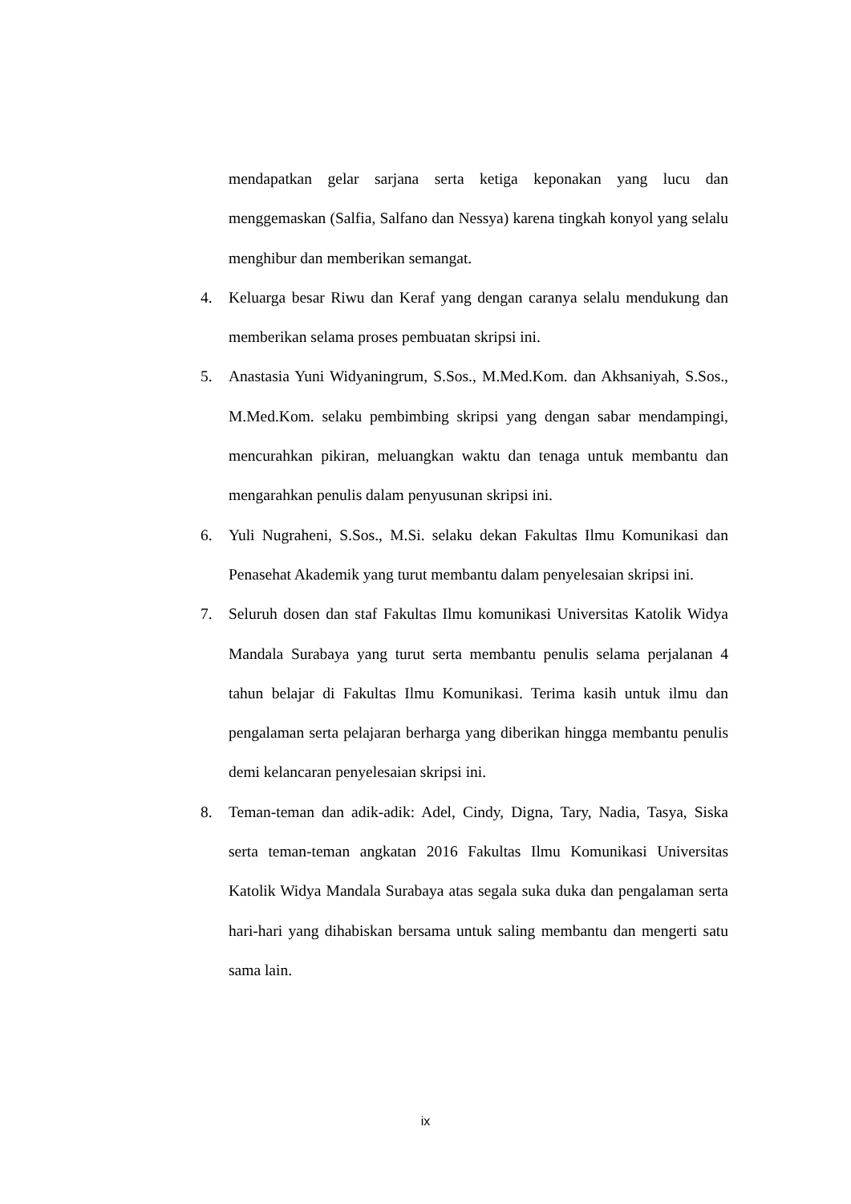mendapatkan gelar sarjana serta ketiga keponakan yang lucu dan menggemaskan (Salfia, Salfano dan Nessya) karena tingkah konyol yang selalu menghibur dan memberikan semangat.
4. Keluarga besar Riwu dan Keraf yang dengan caranya selalu mendukung dan memberikan selama proses pembuatan skripsi ini.
5. Anastasia Yuni Widyaningrum, S.Sos., M.Med.Kom. dan Akhsaniyah, S.Sos., M.Med.Kom. selaku pembimbing skripsi yang dengan sabar mendampingi, mencurahkan pikiran, meluangkan waktu dan tenaga untuk membantu dan mengarahkan penulis dalam penyusunan skripsi ini.
6. Yuli Nugraheni, S.Sos., M.Si. selaku dekan Fakultas Ilmu Komunikasi dan Penasehat Akademik yang turut membantu dalam penyelesaian skripsi ini.
7. Seluruh dosen dan staf Fakultas Ilmu komunikasi Universitas Katolik Widya Mandala Surabaya yang turut serta membantu penulis selama perjalanan 4 tahun belajar di Fakultas Ilmu Komunikasi. Terima kasih untuk ilmu dan pengalaman serta pelajaran berharga yang diberikan hingga membantu penulis demi kelancaran penyelesaian skripsi ini.
8. Teman-teman dan adik-adik: Adel, Cindy, Digna, Tary, Nadia, Tasya, Siska serta teman-teman angkatan 2016 Fakultas Ilmu Komunikasi Universitas Katolik Widya Mandala Surabaya atas segala suka duka dan pengalaman serta hari-hari yang dihabiskan bersama untuk saling membantu dan mengerti satu sama lain.
ix